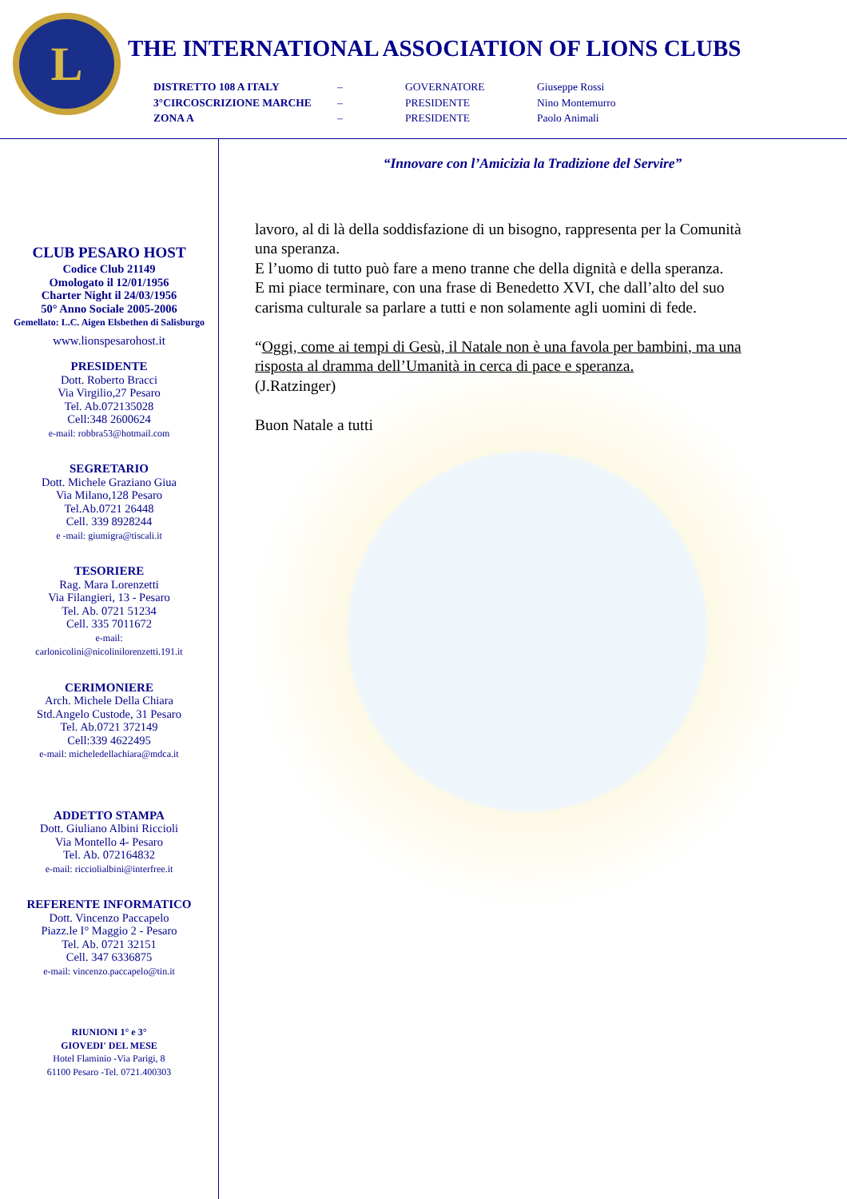L
THE INTERNATIONAL ASSOCIATION OF LIONS CLUBS
DISTRETTO 108 A ITALY
–
GOVERNATORE
Giuseppe Rossi
3°CIRCOSCRIZIONE MARCHE
–
PRESIDENTE
Nino Montemurro
ZONA A
–
PRESIDENTE
Paolo Animali
CLUB PESARO HOST
Codice Club 21149
Omologato il 12/01/1956
Charter Night il 24/03/1956
50° Anno Sociale 2005-2006
Gemellato: L.C. Aigen Elsbethen di Salisburgo
www.lionspesarohost.it
PRESIDENTE
Dott. Roberto Bracci
Via Virgilio,27 Pesaro
Tel. Ab.072135028
Cell:348 2600624
e-mail: robbra53@hotmail.com
SEGRETARIO
Dott. Michele Graziano Giua
Via Milano,128 Pesaro
Tel.Ab.0721 26448
Cell. 339 8928244
e -mail: giumigra@tiscali.it
TESORIERE
Rag. Mara Lorenzetti
Via Filangieri, 13 - Pesaro
Tel. Ab. 0721 51234
Cell. 335 7011672
e-mail:
carlonicolini@nicolinilorenzetti.191.it
CERIMONIERE
Arch. Michele Della Chiara
Std.Angelo Custode, 31 Pesaro
Tel. Ab.0721 372149
Cell:339 4622495
e-mail: micheledellachiara@mdca.it
ADDETTO STAMPA
Dott. Giuliano Albini Riccioli
Via Montello 4- Pesaro
Tel. Ab. 072164832
e-mail: ricciolialbini@interfree.it
REFERENTE INFORMATICO
Dott. Vincenzo Paccapelo
Piazz.le I° Maggio 2 - Pesaro
Tel. Ab. 0721 32151
Cell. 347 6336875
e-mail: vincenzo.paccapelo@tin.it
RIUNIONI 1° e 3°
GIOVEDI' DEL MESE
Hotel Flaminio -Via Parigi, 8
61100 Pesaro -Tel. 0721.400303
“Innovare con l’Amicizia la Tradizione del Servire”
lavoro, al di là della soddisfazione di un bisogno, rappresenta per la Comunità una speranza.
E l’uomo di tutto può fare a meno tranne che della dignità e della speranza.
E mi piace terminare, con una frase di Benedetto XVI, che dall’alto del suo carisma culturale sa parlare a tutti e non solamente agli uomini di fede.
“Oggi, come ai tempi di Gesù, il Natale non è una favola per bambini, ma una risposta al dramma dell’Umanità in cerca di pace e speranza.
(J.Ratzinger)
Buon Natale a tutti